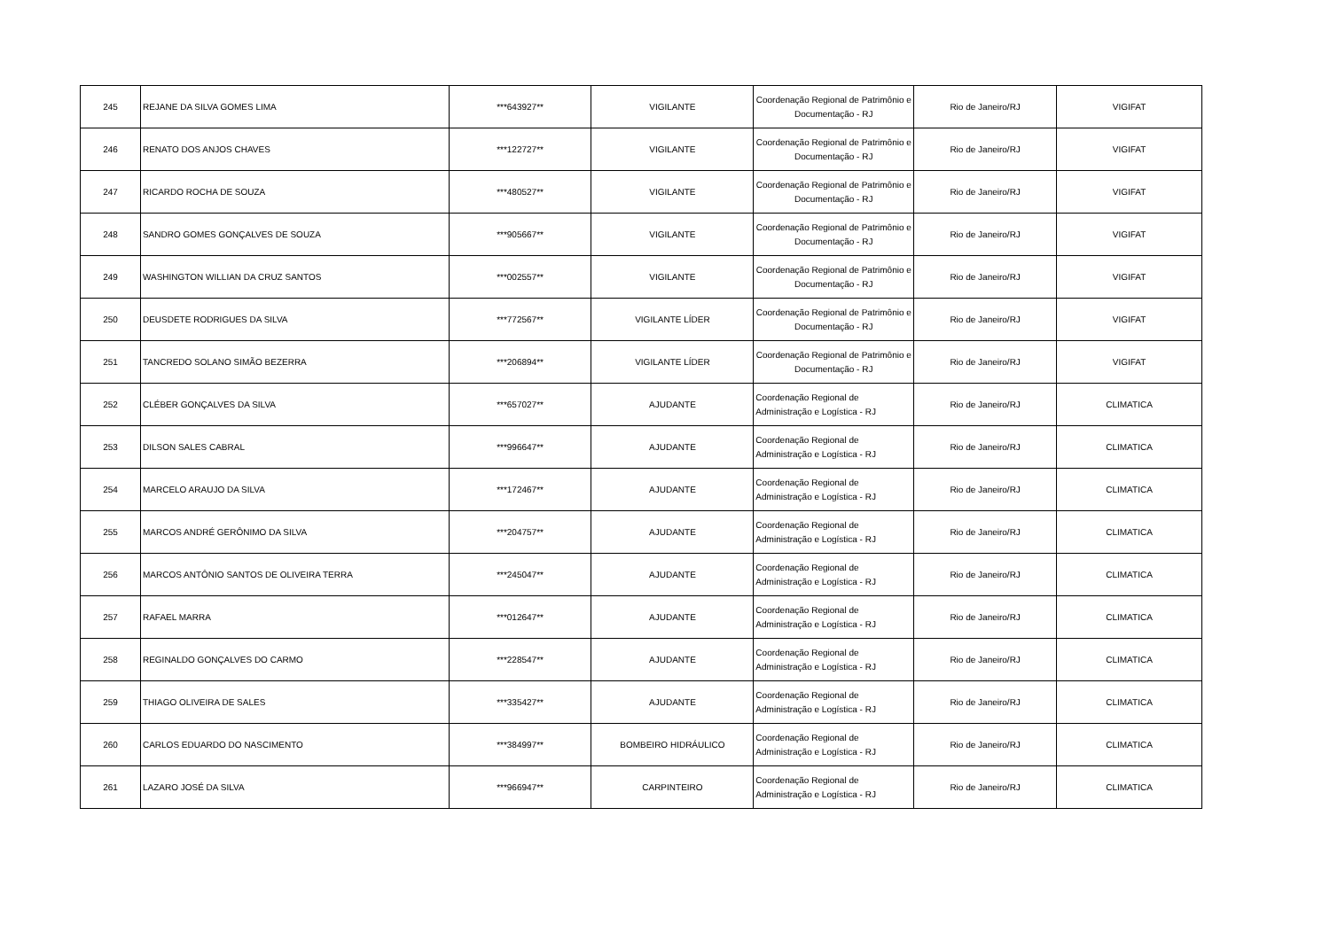| 245 | REJANE DA SILVA GOMES LIMA | ***643927** | VIGILANTE | Coordenação Regional de Patrimônio e Documentação - RJ | Rio de Janeiro/RJ | VIGIFAT |
| 246 | RENATO DOS ANJOS CHAVES | ***122727** | VIGILANTE | Coordenação Regional de Patrimônio e Documentação - RJ | Rio de Janeiro/RJ | VIGIFAT |
| 247 | RICARDO ROCHA DE SOUZA | ***480527** | VIGILANTE | Coordenação Regional de Patrimônio e Documentação - RJ | Rio de Janeiro/RJ | VIGIFAT |
| 248 | SANDRO GOMES GONÇALVES DE SOUZA | ***905667** | VIGILANTE | Coordenação Regional de Patrimônio e Documentação - RJ | Rio de Janeiro/RJ | VIGIFAT |
| 249 | WASHINGTON WILLIAN DA CRUZ SANTOS | ***002557** | VIGILANTE | Coordenação Regional de Patrimônio e Documentação - RJ | Rio de Janeiro/RJ | VIGIFAT |
| 250 | DEUSDETE RODRIGUES DA SILVA | ***772567** | VIGILANTE LÍDER | Coordenação Regional de Patrimônio e Documentação - RJ | Rio de Janeiro/RJ | VIGIFAT |
| 251 | TANCREDO SOLANO SIMÃO BEZERRA | ***206894** | VIGILANTE LÍDER | Coordenação Regional de Patrimônio e Documentação - RJ | Rio de Janeiro/RJ | VIGIFAT |
| 252 | CLÉBER GONÇALVES DA SILVA | ***657027** | AJUDANTE | Coordenação Regional de Administração e Logística - RJ | Rio de Janeiro/RJ | CLIMATICA |
| 253 | DILSON SALES CABRAL | ***996647** | AJUDANTE | Coordenação Regional de Administração e Logística - RJ | Rio de Janeiro/RJ | CLIMATICA |
| 254 | MARCELO ARAUJO DA SILVA | ***172467** | AJUDANTE | Coordenação Regional de Administração e Logística - RJ | Rio de Janeiro/RJ | CLIMATICA |
| 255 | MARCOS ANDRÉ GERÔNIMO DA SILVA | ***204757** | AJUDANTE | Coordenação Regional de Administração e Logística - RJ | Rio de Janeiro/RJ | CLIMATICA |
| 256 | MARCOS ANTÔNIO SANTOS DE OLIVEIRA TERRA | ***245047** | AJUDANTE | Coordenação Regional de Administração e Logística - RJ | Rio de Janeiro/RJ | CLIMATICA |
| 257 | RAFAEL MARRA | ***012647** | AJUDANTE | Coordenação Regional de Administração e Logística - RJ | Rio de Janeiro/RJ | CLIMATICA |
| 258 | REGINALDO GONÇALVES DO CARMO | ***228547** | AJUDANTE | Coordenação Regional de Administração e Logística - RJ | Rio de Janeiro/RJ | CLIMATICA |
| 259 | THIAGO OLIVEIRA DE SALES | ***335427** | AJUDANTE | Coordenação Regional de Administração e Logística - RJ | Rio de Janeiro/RJ | CLIMATICA |
| 260 | CARLOS EDUARDO DO NASCIMENTO | ***384997** | BOMBEIRO HIDRÁULICO | Coordenação Regional de Administração e Logística - RJ | Rio de Janeiro/RJ | CLIMATICA |
| 261 | LAZARO JOSÉ DA SILVA | ***966947** | CARPINTEIRO | Coordenação Regional de Administração e Logística - RJ | Rio de Janeiro/RJ | CLIMATICA |